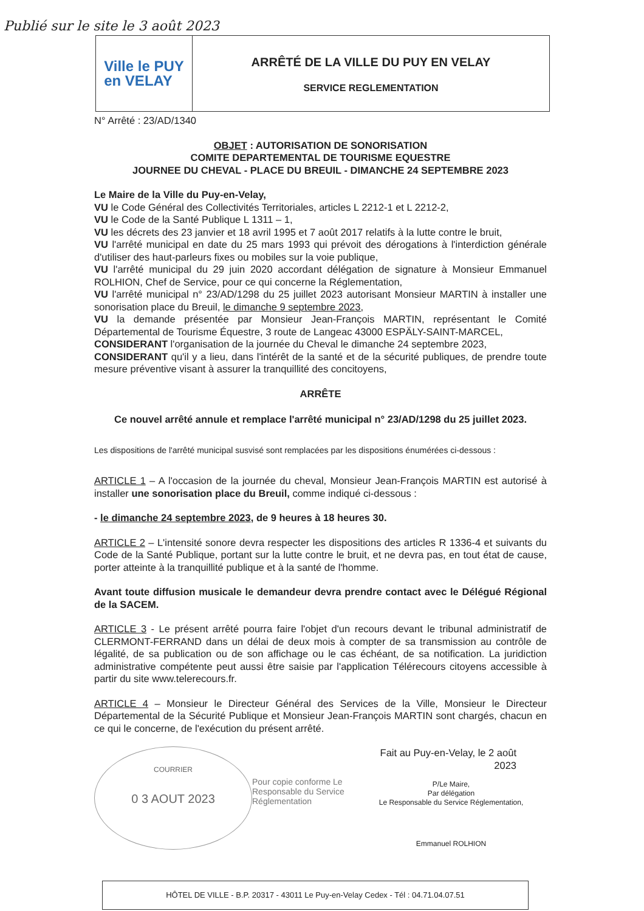Publié sur le site le 3 août 2023
Ville le PUY
en VELAY
ARRÊTÉ DE LA VILLE DU PUY EN VELAY
SERVICE REGLEMENTATION
N° Arrêté : 23/AD/1340
OBJET : AUTORISATION DE SONORISATION
COMITE DEPARTEMENTAL DE TOURISME EQUESTRE
JOURNEE DU CHEVAL - PLACE DU BREUIL - DIMANCHE 24 SEPTEMBRE 2023
Le Maire de la Ville du Puy-en-Velay,
VU le Code Général des Collectivités Territoriales, articles L 2212-1 et L 2212-2,
VU le Code de la Santé Publique L 1311 – 1,
VU les décrets des 23 janvier et 18 avril 1995 et 7 août 2017 relatifs à la lutte contre le bruit,
VU l'arrêté municipal en date du 25 mars 1993 qui prévoit des dérogations à l'interdiction générale d'utiliser des haut-parleurs fixes ou mobiles sur la voie publique,
VU l'arrêté municipal du 29 juin 2020 accordant délégation de signature à Monsieur Emmanuel ROLHION, Chef de Service, pour ce qui concerne la Réglementation,
VU l'arrêté municipal n° 23/AD/1298 du 25 juillet 2023 autorisant Monsieur MARTIN à installer une sonorisation place du Breuil, le dimanche 9 septembre 2023,
VU la demande présentée par Monsieur Jean-François MARTIN, représentant le Comité Départemental de Tourisme Équestre, 3 route de Langeac 43000 ESPÄLY-SAINT-MARCEL,
CONSIDERANT l'organisation de la journée du Cheval le dimanche 24 septembre 2023,
CONSIDERANT qu'il y a lieu, dans l'intérêt de la santé et de la sécurité publiques, de prendre toute mesure préventive visant à assurer la tranquillité des concitoyens,
ARRÊTE
Ce nouvel arrêté annule et remplace l'arrêté municipal n° 23/AD/1298 du 25 juillet 2023.
Les dispositions de l'arrêté municipal susvisé sont remplacées par les dispositions énumérées ci-dessous :
ARTICLE 1 – A l'occasion de la journée du cheval, Monsieur Jean-François MARTIN est autorisé à installer une sonorisation place du Breuil, comme indiqué ci-dessous :
- le dimanche 24 septembre 2023, de 9 heures à 18 heures 30.
ARTICLE 2 – L'intensité sonore devra respecter les dispositions des articles R 1336-4 et suivants du Code de la Santé Publique, portant sur la lutte contre le bruit, et ne devra pas, en tout état de cause, porter atteinte à la tranquillité publique et à la santé de l'homme.
Avant toute diffusion musicale le demandeur devra prendre contact avec le Délégué Régional de la SACEM.
ARTICLE 3 - Le présent arrêté pourra faire l'objet d'un recours devant le tribunal administratif de CLERMONT-FERRAND dans un délai de deux mois à compter de sa transmission au contrôle de légalité, de sa publication ou de son affichage ou le cas échéant, de sa notification. La juridiction administrative compétente peut aussi être saisie par l'application Télérecours citoyens accessible à partir du site www.telerecours.fr.
ARTICLE 4 – Monsieur le Directeur Général des Services de la Ville, Monsieur le Directeur Départemental de la Sécurité Publique et Monsieur Jean-François MARTIN sont chargés, chacun en ce qui le concerne, de l'exécution du présent arrêté.
COURRIER
0 3 AOUT 2023
Pour copie conforme Le Responsable du Service Réglementation
Fait au Puy-en-Velay, le 2 août 2023
P/Le Maire,
Par délégation
Le Responsable du Service Réglementation,
Emmanuel ROLHION
HÔTEL DE VILLE - B.P. 20317 - 43011 Le Puy-en-Velay Cedex - Tél : 04.71.04.07.51